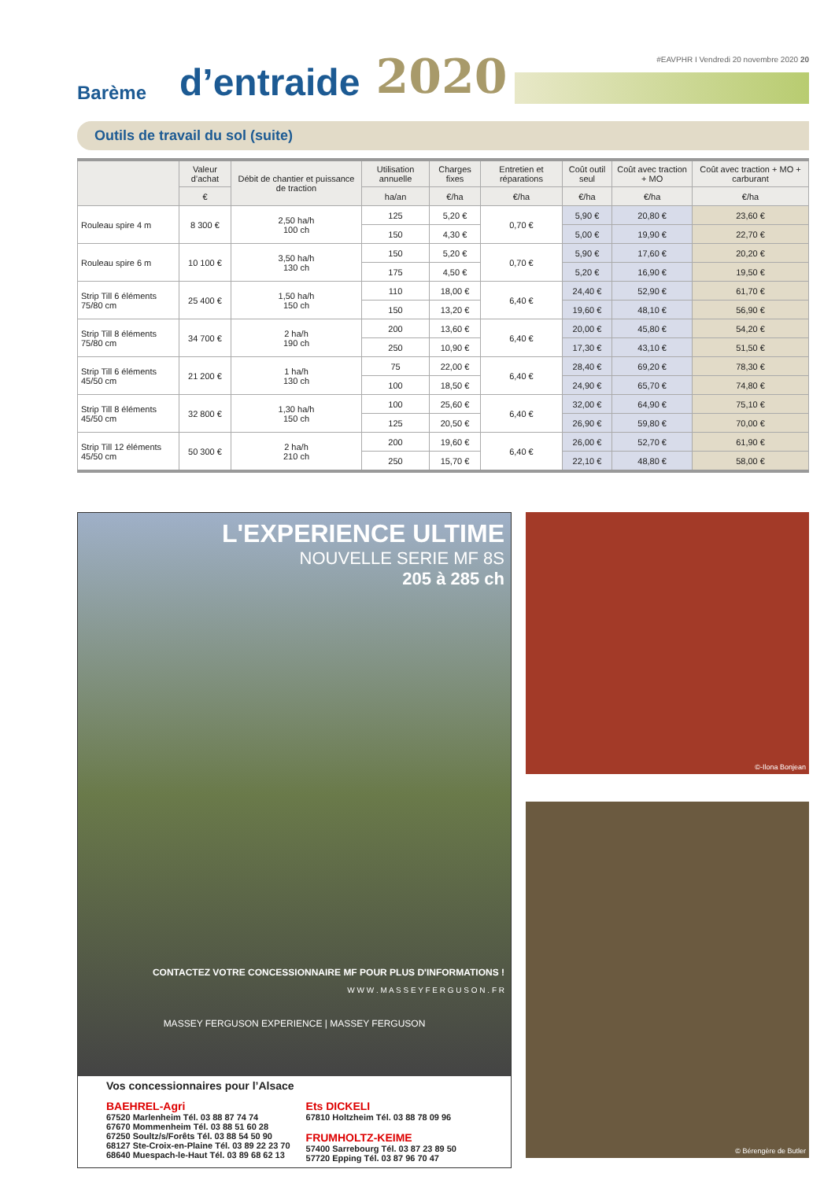Barème
d’entraide
2020
#EAVPHR I Vendredi 20 novembre 2020 20
Outils de travail du sol (suite)
| | Valeur d’achat | Débit de chantier et puissance de traction | Utilisation annuelle | Charges fixes | Entretien et réparations | Coût outil seul | Coût avec traction + MO | Coût avec traction + MO + carburant |
| --- | --- | --- | --- | --- | --- | --- | --- | --- |
| | € | | ha/an | €/ha | €/ha | €/ha | €/ha | €/ha |
| Rouleau spire 4 m | 8 300 € | 2,50 ha/h 100 ch | 125 | 5,20 € | 0,70 € | 5,90 € | 20,80 € | 23,60 € |
| | | | 150 | 4,30 € | | 5,00 € | 19,90 € | 22,70 € |
| Rouleau spire 6 m | 10 100 € | 3,50 ha/h 130 ch | 150 | 5,20 € | 0,70 € | 5,90 € | 17,60 € | 20,20 € |
| | | | 175 | 4,50 € | | 5,20 € | 16,90 € | 19,50 € |
| Strip Till 6 éléments 75/80 cm | 25 400 € | 1,50 ha/h 150 ch | 110 | 18,00 € | 6,40 € | 24,40 € | 52,90 € | 61,70 € |
| | | | 150 | 13,20 € | | 19,60 € | 48,10 € | 56,90 € |
| Strip Till 8 éléments 75/80 cm | 34 700 € | 2 ha/h 190 ch | 200 | 13,60 € | 6,40 € | 20,00 € | 45,80 € | 54,20 € |
| | | | 250 | 10,90 € | | 17,30 € | 43,10 € | 51,50 € |
| Strip Till 6 éléments 45/50 cm | 21 200 € | 1 ha/h 130 ch | 75 | 22,00 € | 6,40 € | 28,40 € | 69,20 € | 78,30 € |
| | | | 100 | 18,50 € | | 24,90 € | 65,70 € | 74,80 € |
| Strip Till 8 éléments 45/50 cm | 32 800 € | 1,30 ha/h 150 ch | 100 | 25,60 € | 6,40 € | 32,00 € | 64,90 € | 75,10 € |
| | | | 125 | 20,50 € | | 26,90 € | 59,80 € | 70,00 € |
| Strip Till 12 éléments 45/50 cm | 50 300 € | 2 ha/h 210 ch | 200 | 19,60 € | 6,40 € | 26,00 € | 52,70 € | 61,90 € |
| | | | 250 | 15,70 € | | 22,10 € | 48,80 € | 58,00 € |
L'EXPERIENCE ULTIME
NOUVELLE SERIE MF 8S
205 à 285 ch
CONTACTEZ VOTRE CONCESSIONNAIRE MF POUR PLUS D'INFORMATIONS !
W W W . M A S S E Y F E R G U S O N . F R
MASSEY FERGUSON EXPERIENCE | MASSEY FERGUSON
Vos concessionnaires pour l’Alsace
BAEHREL-Agri
67520 Marlenheim Tél. 03 88 87 74 74
67670 Mommenheim Tél. 03 88 51 60 28
67250 Soultz/s/Forêts Tél. 03 88 54 50 90
68127 Ste-Croix-en-Plaine Tél. 03 89 22 23 70
68640 Muespach-le-Haut Tél. 03 89 68 62 13
Ets DICKELI
67810 Holtzheim Tél. 03 88 78 09 96
FRUMHOLTZ-KEIME
57400 Sarrebourg Tél. 03 87 23 89 50
57720 Epping Tél. 03 87 96 70 47
©-Ilona Bonjean
© Bérengère de Butler